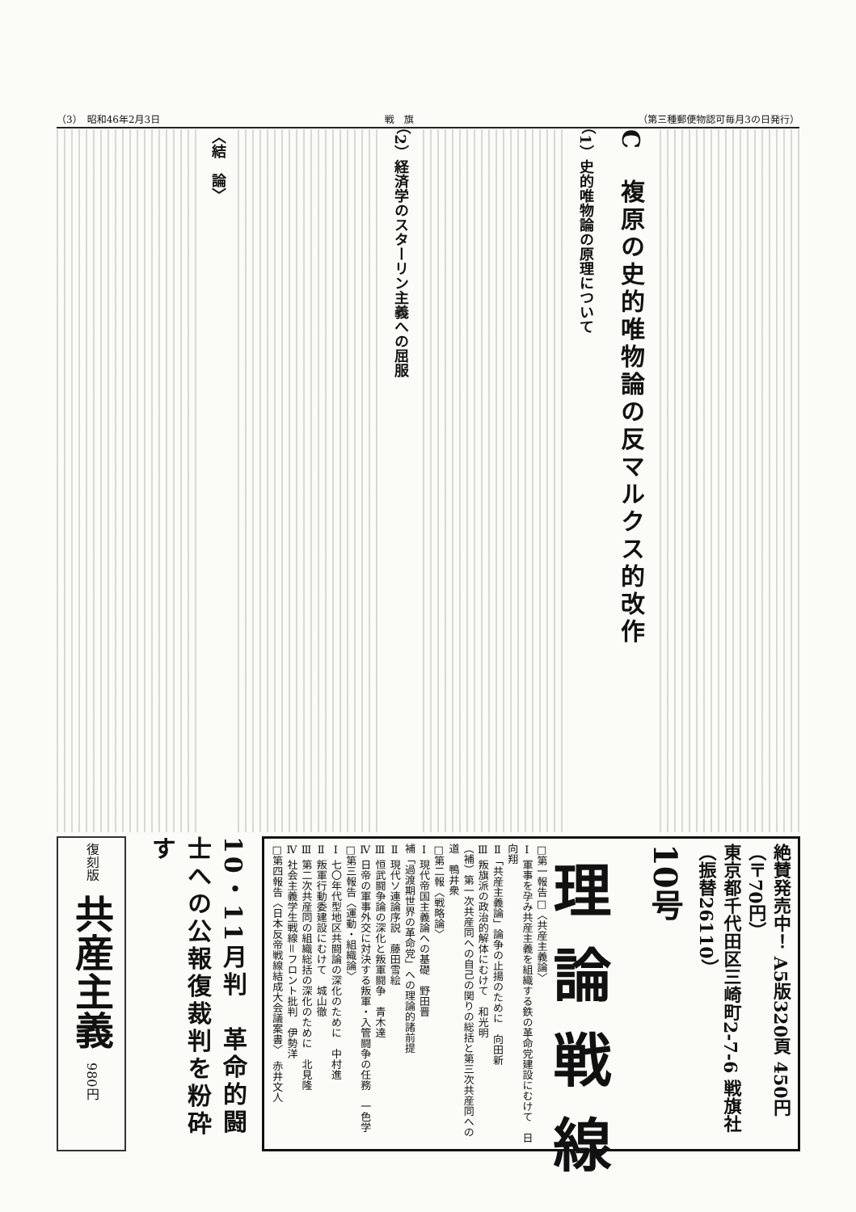（3）　昭和46年2月3日 戦　旗 （第三種郵便物認可毎月3の日発行）
C　複原の史的唯物論の反マルクス的改作
（1）史的唯物論の原理について
（2）経済学のスターリン主義への屈服
〈結　論〉
絶賛発売中！ A5版320頁 450円（〒70円）
東京都千代田区三崎町2-7-6 戦旗社（振替26110）
10号
理論戦線
□第一報告□〈共産主義論〉
Ⅰ 軍事を孕み共産主義を組織する鉄の革命党建設にむけて　日向翔
Ⅱ「共産主義論」論争の止揚のために　向田新
Ⅲ 叛旗派の政治的解体にむけて　和光明
（補）第一次共産同への自己の関りの総括と第三次共産同への道　鴨井衆
□第二報〈戦略論〉
Ⅰ 現代帝国主義論への基礎　野田晋
補「過渡期世界の革命党」への理論的諸前提
Ⅱ 現代ソ連論序説　藤田雪絵
Ⅲ 恒武闘争論の深化と叛軍闘争　青木達
Ⅳ 日帝の軍事外交に対決する叛軍・入管闘争の任務　一色学
□第三報告〈運動・組織論〉
Ⅰ 七〇年代型地区共闘論の深化のために　中村進
Ⅱ 叛軍行動委建設にむけて　城山徹
Ⅲ 第二次共産同の組織総括の深化のために　北見隆
Ⅳ 社会主義学生戦線＝フロント批判　伊勢洋
□第四報告〈日本反帝戦線結成大会議案書〉　赤井文人
10・11月判　革命的闘士への公報復裁判を粉砕す
復刻版　共産主義　980円